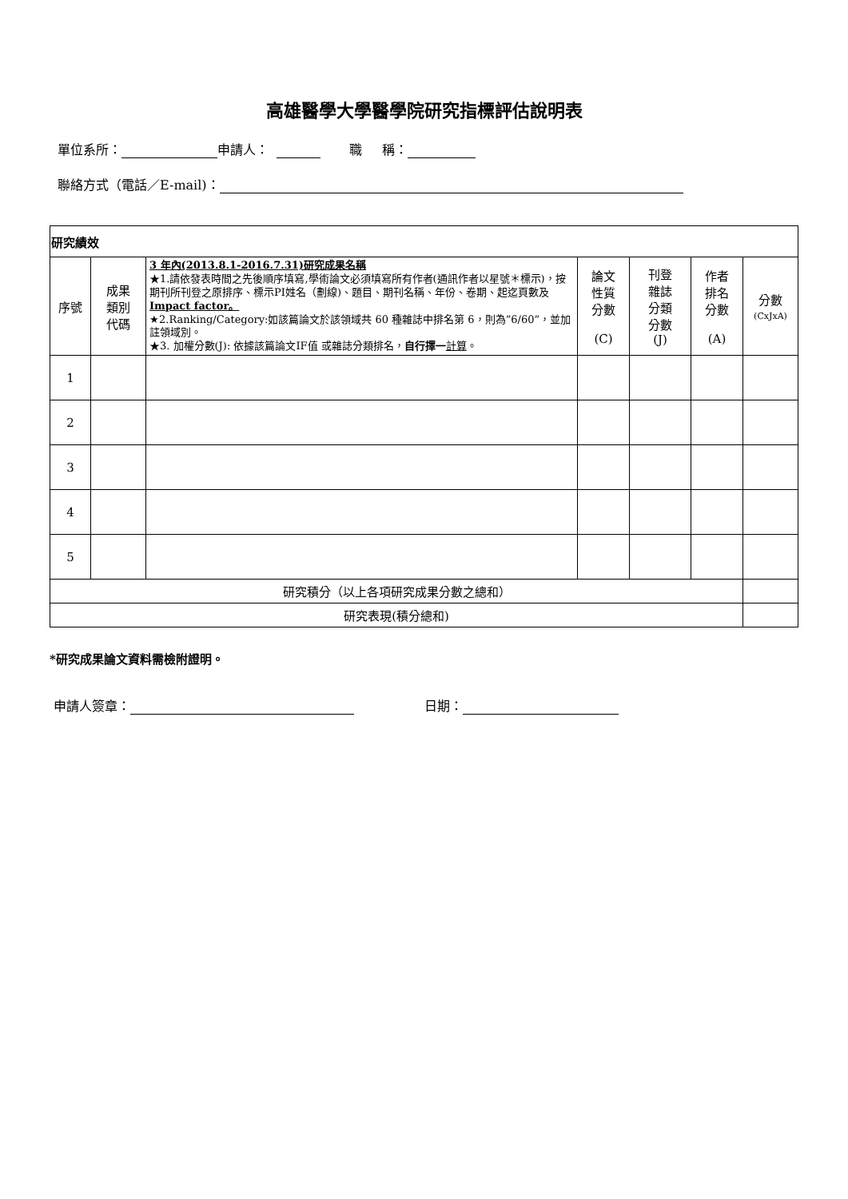高雄醫學大學醫學院研究指標評估說明表
單位系所： 申請人： 職 稱：
聯絡方式（電話／E-mail)：
| 研究績效 | | | | | | |
| 序號 | 成果 類別 代碼 | 3 年內(2013.8.1-2016.7.31)研究成果名稱 ★1.請依發表時間之先後順序填寫,學術論文必須填寫所有作者(通訊作者以星號＊標示)，按期刊所刊登之原排序、標示PI姓名（劃線)、題目、期刊名稱、年份、卷期、起迄頁數及 Impact factor。 ★2.Ranking/Category:如該篇論文於該領域共 60 種雜誌中排名第 6，則為”6/60”，並加註領域別。 ★3. 加權分數(J): 依據該篇論文IF值 或雜誌分類排名， 自行擇一 計算 。 | 論文 性質 分數 (C) | 刊登 雜誌 分類 分數 (J) | 作者 排名 分數 (A) | 分數 (CxJxA) |
| 1 | | | | | | |
| 2 | | | | | | |
| 3 | | | | | | |
| 4 | | | | | | |
| 5 | | | | | | |
| 研究積分（以上各項研究成果分數之總和） | | | | | | |
| 研究表現(積分總和) | | | | | | |
*研究成果論文資料需檢附證明。
申請人簽章： 日期：